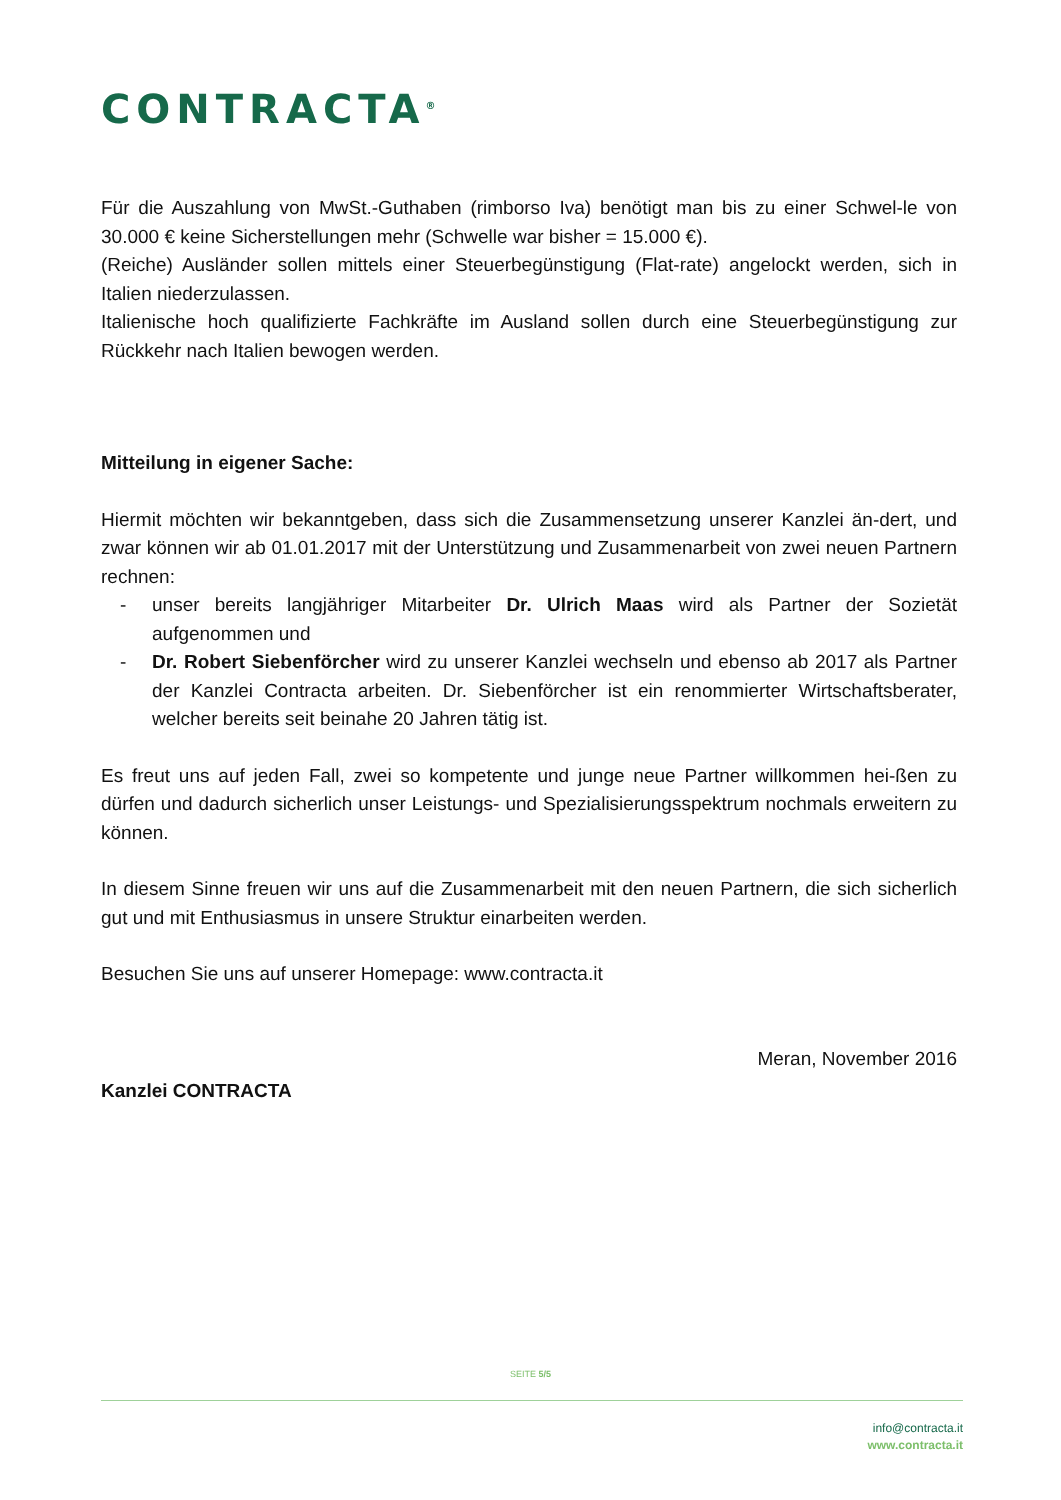CONTRACTA<sup>®</sup>
Für die Auszahlung von MwSt.-Guthaben (rimborso Iva) benötigt man bis zu einer Schwel-le von 30.000 € keine Sicherstellungen mehr (Schwelle war bisher = 15.000 €).
(Reiche) Ausländer sollen mittels einer Steuerbegünstigung (Flat-rate) angelockt werden, sich in Italien niederzulassen.
Italienische hoch qualifizierte Fachkräfte im Ausland sollen durch eine Steuerbegünstigung zur Rückkehr nach Italien bewogen werden.
Mitteilung in eigener Sache:
Hiermit möchten wir bekanntgeben, dass sich die Zusammensetzung unserer Kanzlei än-dert, und zwar können wir ab 01.01.2017 mit der Unterstützung und Zusammenarbeit von zwei neuen Partnern rechnen:
- unser bereits langjähriger Mitarbeiter Dr. Ulrich Maas wird als Partner der Sozietät aufgenommen und
- Dr. Robert Siebenförcher wird zu unserer Kanzlei wechseln und ebenso ab 2017 als Partner der Kanzlei Contracta arbeiten. Dr. Siebenförcher ist ein renommierter Wirtschaftsberater, welcher bereits seit beinahe 20 Jahren tätig ist.
Es freut uns auf jeden Fall, zwei so kompetente und junge neue Partner willkommen hei-ßen zu dürfen und dadurch sicherlich unser Leistungs- und Spezialisierungsspektrum nochmals erweitern zu können.
In diesem Sinne freuen wir uns auf die Zusammenarbeit mit den neuen Partnern, die sich sicherlich gut und mit Enthusiasmus in unsere Struktur einarbeiten werden.
Besuchen Sie uns auf unserer Homepage: www.contracta.it
Meran, November 2016
Kanzlei CONTRACTA
SEITE 5/5
info@contracta.it
www.contracta.it